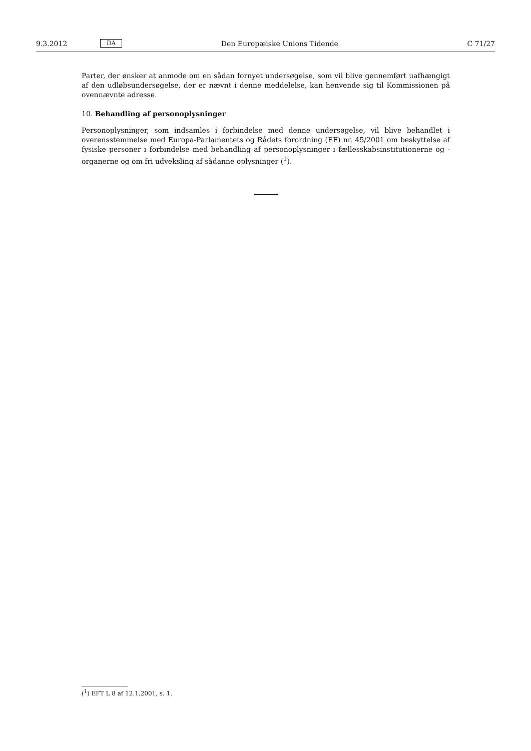9.3.2012 DA Den Europæiske Unions Tidende C 71/27
Parter, der ønsker at anmode om en sådan fornyet undersøgelse, som vil blive gennemført uafhængigt af den udløbsundersøgelse, der er nævnt i denne meddelelse, kan henvende sig til Kommissionen på ovennævnte adresse.
10. Behandling af personoplysninger
Personoplysninger, som indsamles i forbindelse med denne undersøgelse, vil blive behandlet i overensstemmelse med Europa-Parlamentets og Rådets forordning (EF) nr. 45/2001 om beskyttelse af fysiske personer i forbindelse med behandling af personoplysninger i fællesskabsinstitutionerne og -organerne og om fri udveksling af sådanne oplysninger (<sup>1</sup>).
(<sup>1</sup>) EFT L 8 af 12.1.2001, s. 1.